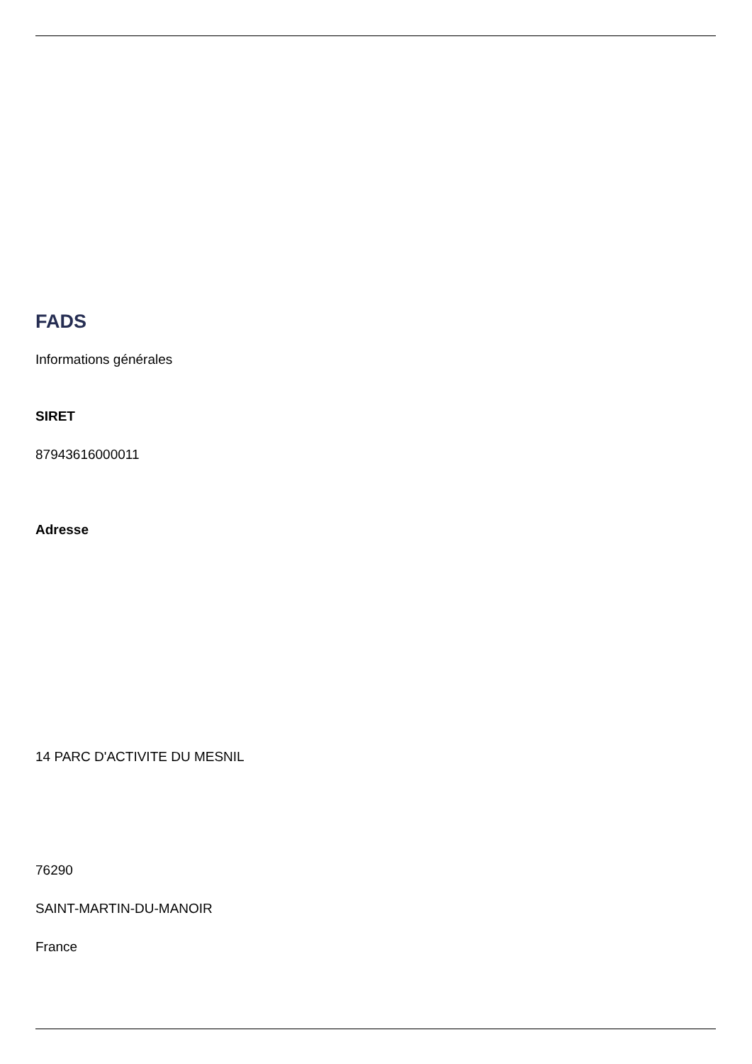FADS
Informations générales
SIRET
87943616000011
Adresse
14 PARC D'ACTIVITE DU MESNIL
76290
SAINT-MARTIN-DU-MANOIR
France